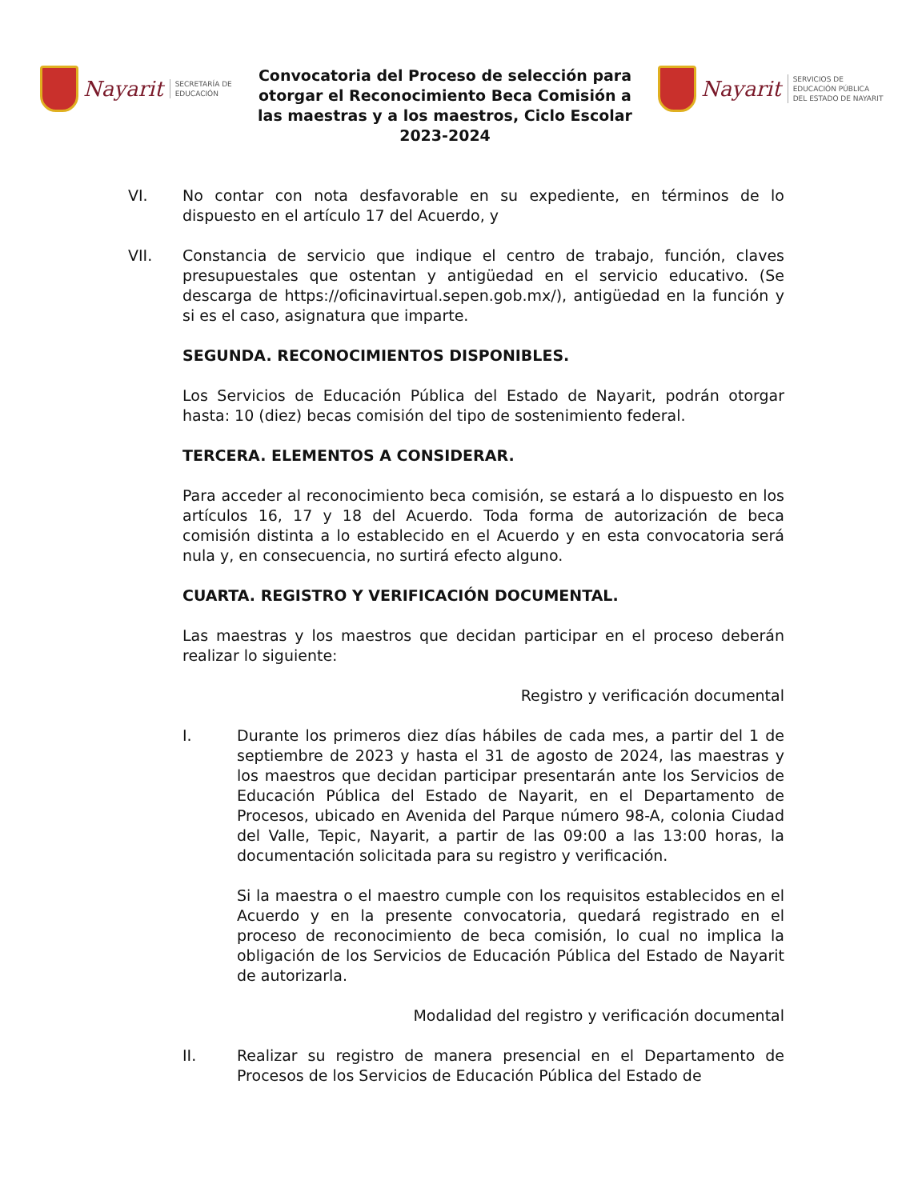Nayarit SECRETARÍA DE
EDUCACIÓN
Convocatoria del Proceso de selección para otorgar el Reconocimiento Beca Comisión a las maestras y a los maestros, Ciclo Escolar 2023-2024
Nayarit SERVICIOS DE
EDUCACIÓN PÚBLICA
DEL ESTADO DE NAYARIT
VI. No contar con nota desfavorable en su expediente, en términos de lo dispuesto en el artículo 17 del Acuerdo, y
VII. Constancia de servicio que indique el centro de trabajo, función, claves presupuestales que ostentan y antigüedad en el servicio educativo. (Se descarga de https://oficinavirtual.sepen.gob.mx/), antigüedad en la función y si es el caso, asignatura que imparte.
SEGUNDA. RECONOCIMIENTOS DISPONIBLES.
Los Servicios de Educación Pública del Estado de Nayarit, podrán otorgar hasta: 10 (diez) becas comisión del tipo de sostenimiento federal.
TERCERA. ELEMENTOS A CONSIDERAR.
Para acceder al reconocimiento beca comisión, se estará a lo dispuesto en los artículos 16, 17 y 18 del Acuerdo. Toda forma de autorización de beca comisión distinta a lo establecido en el Acuerdo y en esta convocatoria será nula y, en consecuencia, no surtirá efecto alguno.
CUARTA. REGISTRO Y VERIFICACIÓN DOCUMENTAL.
Las maestras y los maestros que decidan participar en el proceso deberán realizar lo siguiente:
Registro y verificación documental
I. Durante los primeros diez días hábiles de cada mes, a partir del 1 de septiembre de 2023 y hasta el 31 de agosto de 2024, las maestras y los maestros que decidan participar presentarán ante los Servicios de Educación Pública del Estado de Nayarit, en el Departamento de Procesos, ubicado en Avenida del Parque número 98-A, colonia Ciudad del Valle, Tepic, Nayarit, a partir de las 09:00 a las 13:00 horas, la documentación solicitada para su registro y verificación.
Si la maestra o el maestro cumple con los requisitos establecidos en el Acuerdo y en la presente convocatoria, quedará registrado en el proceso de reconocimiento de beca comisión, lo cual no implica la obligación de los Servicios de Educación Pública del Estado de Nayarit de autorizarla.
Modalidad del registro y verificación documental
II. Realizar su registro de manera presencial en el Departamento de Procesos de los Servicios de Educación Pública del Estado de